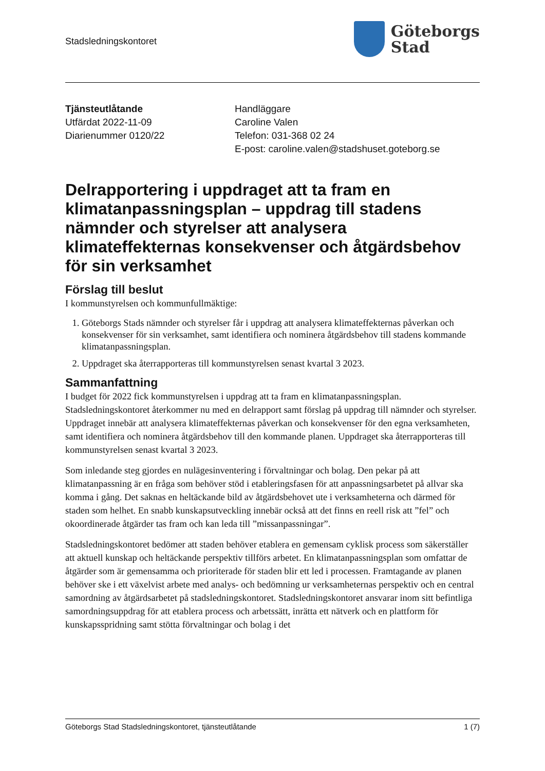Stadsledningskontoret
Göteborgs
Stad
Tjänsteutlåtande
Utfärdat 2022-11-09
Diarienummer 0120/22
Handläggare
Caroline Valen
Telefon: 031-368 02 24
E-post: caroline.valen@stadshuset.goteborg.se
Delrapportering i uppdraget att ta fram en klimatanpassningsplan – uppdrag till stadens nämnder och styrelser att analysera klimateffekternas konsekvenser och åtgärdsbehov för sin verksamhet
Förslag till beslut
I kommunstyrelsen och kommunfullmäktige:
1. Göteborgs Stads nämnder och styrelser får i uppdrag att analysera klimateffekternas påverkan och konsekvenser för sin verksamhet, samt identifiera och nominera åtgärdsbehov till stadens kommande klimatanpassningsplan.
2. Uppdraget ska återrapporteras till kommunstyrelsen senast kvartal 3 2023.
Sammanfattning
I budget för 2022 fick kommunstyrelsen i uppdrag att ta fram en klimatanpassningsplan. Stadsledningskontoret återkommer nu med en delrapport samt förslag på uppdrag till nämnder och styrelser. Uppdraget innebär att analysera klimateffekternas påverkan och konsekvenser för den egna verksamheten, samt identifiera och nominera åtgärdsbehov till den kommande planen. Uppdraget ska återrapporteras till kommunstyrelsen senast kvartal 3 2023.
Som inledande steg gjordes en nulägesinventering i förvaltningar och bolag. Den pekar på att klimatanpassning är en fråga som behöver stöd i etableringsfasen för att anpassningsarbetet på allvar ska komma i gång. Det saknas en heltäckande bild av åtgärdsbehovet ute i verksamheterna och därmed för staden som helhet. En snabb kunskapsutveckling innebär också att det finns en reell risk att ”fel” och okoordinerade åtgärder tas fram och kan leda till ”missanpassningar”.
Stadsledningskontoret bedömer att staden behöver etablera en gemensam cyklisk process som säkerställer att aktuell kunskap och heltäckande perspektiv tillförs arbetet. En klimatanpassningsplan som omfattar de åtgärder som är gemensamma och prioriterade för staden blir ett led i processen. Framtagande av planen behöver ske i ett växelvist arbete med analys- och bedömning ur verksamheternas perspektiv och en central samordning av åtgärdsarbetet på stadsledningskontoret. Stadsledningskontoret ansvarar inom sitt befintliga samordningsuppdrag för att etablera process och arbetssätt, inrätta ett nätverk och en plattform för kunskapsspridning samt stötta förvaltningar och bolag i det
Göteborgs Stad Stadsledningskontoret, tjänsteutlåtande 1 (7)